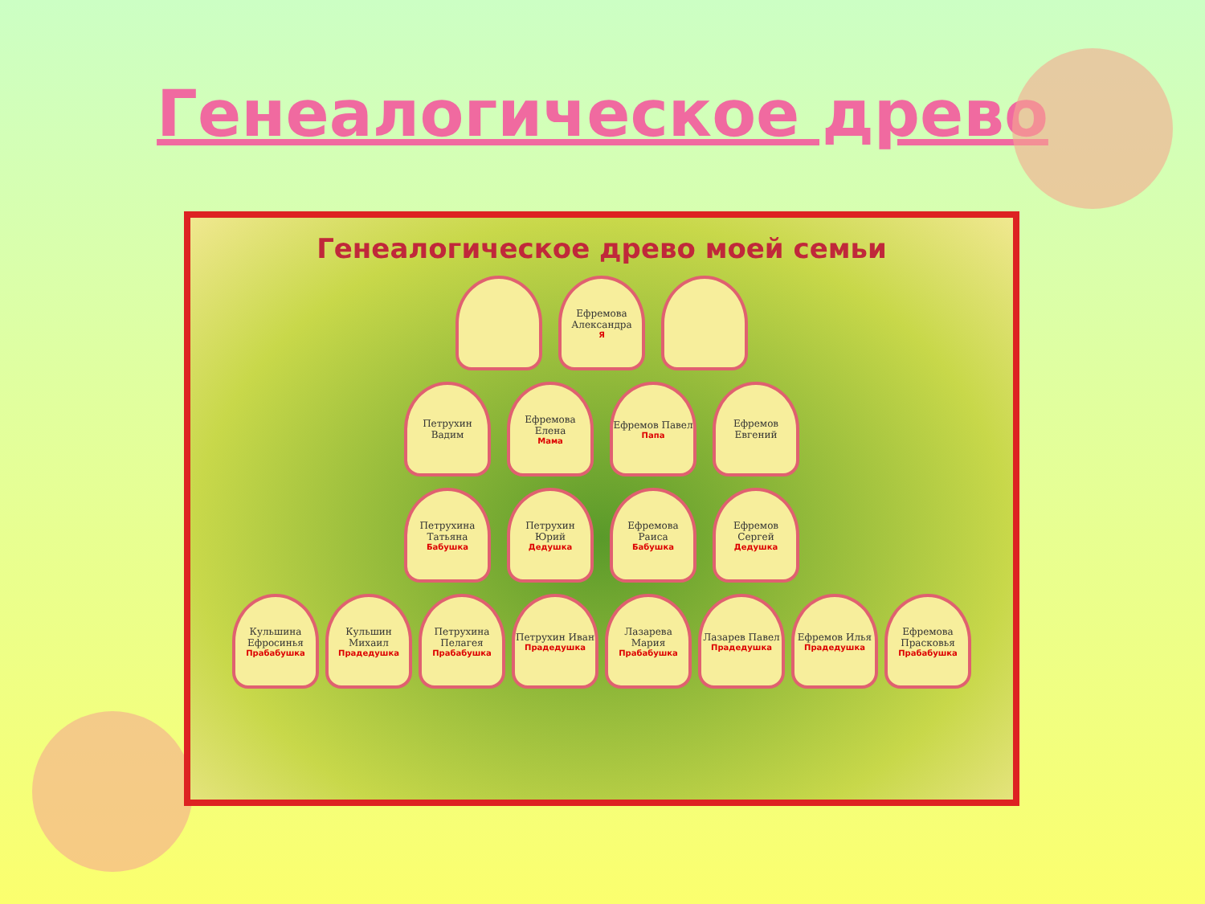Генеалогическое древо
Генеалогическое древо моей семьи
Ефремова Александра
Я
Петрухин Вадим
Ефремова Елена
Мама
Ефремов Павел
Папа
Ефремов Евгений
Петрухина Татьяна
Бабушка
Петрухин Юрий
Дедушка
Ефремова Раиса
Бабушка
Ефремов Сергей
Дедушка
Кульшина Ефросинья
Прабабушка
Кульшин Михаил
Прадедушка
Петрухина Пелагея
Прабабушка
Петрухин Иван
Прадедушка
Лазарева Мария
Прабабушка
Лазарев Павел
Прадедушка
Ефремов Илья
Прадедушка
Ефремова Прасковья
Прабабушка